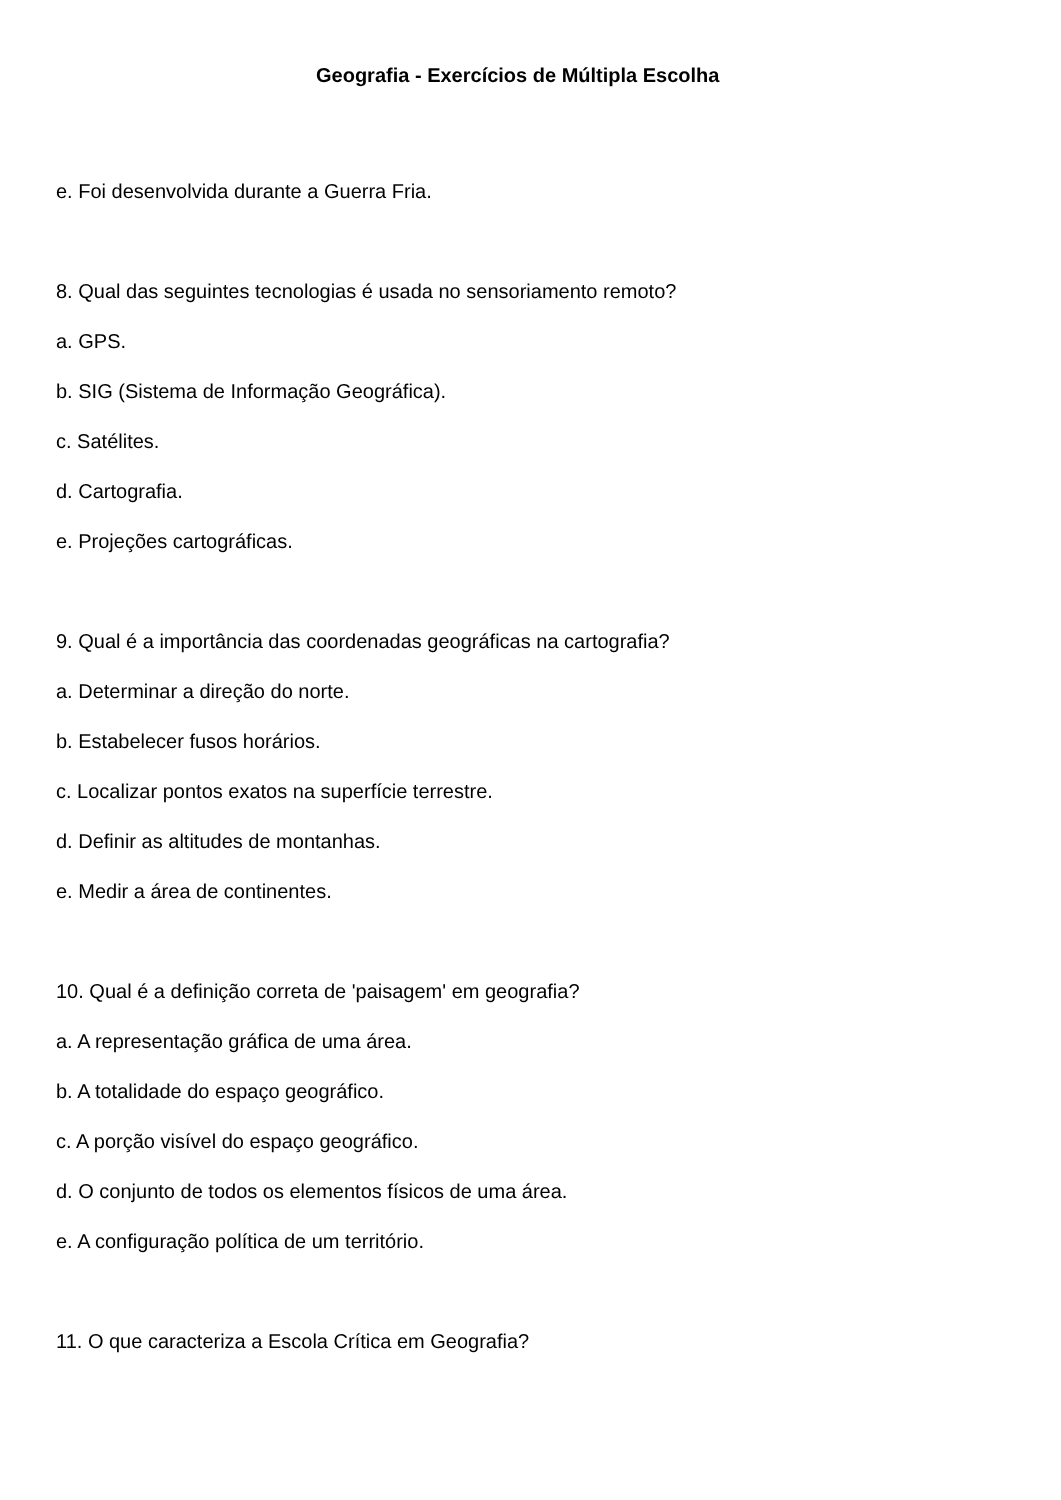Geografia - Exercícios de Múltipla Escolha
e. Foi desenvolvida durante a Guerra Fria.
8. Qual das seguintes tecnologias é usada no sensoriamento remoto?
a. GPS.
b. SIG (Sistema de Informação Geográfica).
c. Satélites.
d. Cartografia.
e. Projeções cartográficas.
9. Qual é a importância das coordenadas geográficas na cartografia?
a. Determinar a direção do norte.
b. Estabelecer fusos horários.
c. Localizar pontos exatos na superfície terrestre.
d. Definir as altitudes de montanhas.
e. Medir a área de continentes.
10. Qual é a definição correta de 'paisagem' em geografia?
a. A representação gráfica de uma área.
b. A totalidade do espaço geográfico.
c. A porção visível do espaço geográfico.
d. O conjunto de todos os elementos físicos de uma área.
e. A configuração política de um território.
11. O que caracteriza a Escola Crítica em Geografia?